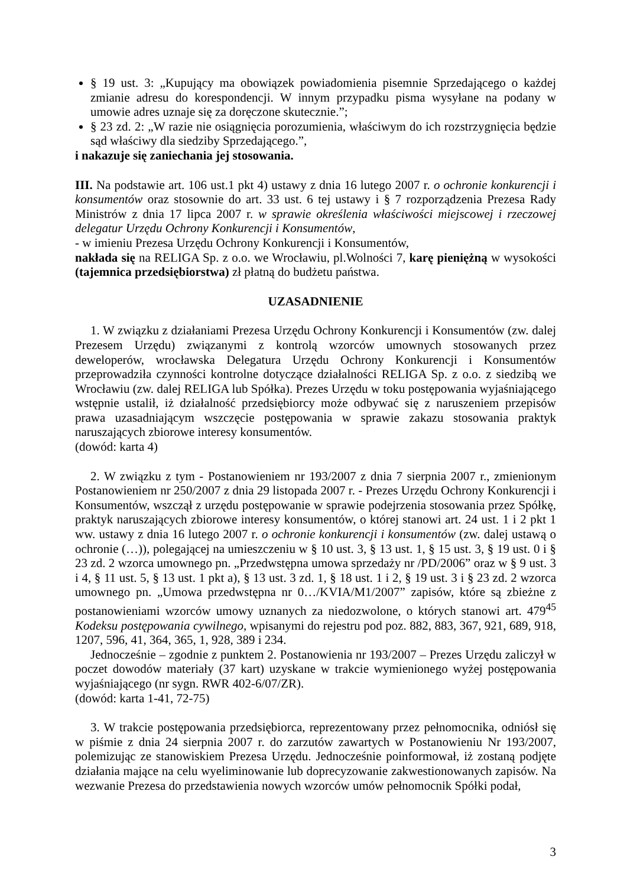§ 19 ust. 3: „Kupujący ma obowiązek powiadomienia pisemnie Sprzedającego o każdej zmianie adresu do korespondencji. W innym przypadku pisma wysyłane na podany w umowie adres uznaje się za doręczone skutecznie.”;
§ 23 zd. 2: „W razie nie osiągnięcia porozumienia, właściwym do ich rozstrzygnięcia będzie sąd właściwy dla siedziby Sprzedającego.”,
i nakazuje się zaniechania jej stosowania.
III. Na podstawie art. 106 ust.1 pkt 4) ustawy z dnia 16 lutego 2007 r. o ochronie konkurencji i konsumentów oraz stosownie do art. 33 ust. 6 tej ustawy i § 7 rozporządzenia Prezesa Rady Ministrów z dnia 17 lipca 2007 r. w sprawie określenia właściwości miejscowej i rzeczowej delegatur Urzędu Ochrony Konkurencji i Konsumentów,
- w imieniu Prezesa Urzędu Ochrony Konkurencji i Konsumentów,
nakłada się na RELIGA Sp. z o.o. we Wrocławiu, pl.Wolności 7, karę pieniężną w wysokości (tajemnica przedsiębiorstwa) zł płatną do budżetu państwa.
UZASADNIENIE
1. W związku z działaniami Prezesa Urzędu Ochrony Konkurencji i Konsumentów (zw. dalej Prezesem Urzędu) związanymi z kontrolą wzorców umownych stosowanych przez deweloperów, wrocławska Delegatura Urzędu Ochrony Konkurencji i Konsumentów przeprowadziła czynności kontrolne dotyczące działalności RELIGA Sp. z o.o. z siedzibą we Wrocławiu (zw. dalej RELIGA lub Spółka). Prezes Urzędu w toku postępowania wyjaśniającego wstępnie ustalił, iż działalność przedsiębiorcy może odbywać się z naruszeniem przepisów prawa uzasadniającym wszczęcie postępowania w sprawie zakazu stosowania praktyk naruszających zbiorowe interesy konsumentów.
(dowód: karta 4)
2. W związku z tym - Postanowieniem nr 193/2007 z dnia 7 sierpnia 2007 r., zmienionym Postanowieniem nr 250/2007 z dnia 29 listopada 2007 r. - Prezes Urzędu Ochrony Konkurencji i Konsumentów, wszczął z urzędu postępowanie w sprawie podejrzenia stosowania przez Spółkę, praktyk naruszających zbiorowe interesy konsumentów, o której stanowi art. 24 ust. 1 i 2 pkt 1 ww. ustawy z dnia 16 lutego 2007 r. o ochronie konkurencji i konsumentów (zw. dalej ustawą o ochronie (…)), polegającej na umieszczeniu w § 10 ust. 3, § 13 ust. 1, § 15 ust. 3, § 19 ust. 0 i § 23 zd. 2 wzorca umownego pn. „Przedwstępna umowa sprzedaży nr /PD/2006” oraz w § 9 ust. 3 i 4, § 11 ust. 5, § 13 ust. 1 pkt a), § 13 ust. 3 zd. 1, § 18 ust. 1 i 2, § 19 ust. 3 i § 23 zd. 2 wzorca umownego pn. „Umowa przedwstępna nr 0…/KVIA/M1/2007” zapisów, które są zbieżne z postanowieniami wzorców umowy uznanych za niedozwolone, o których stanowi art. 479<sup>45</sup> Kodeksu postępowania cywilnego, wpisanymi do rejestru pod poz. 882, 883, 367, 921, 689, 918, 1207, 596, 41, 364, 365, 1, 928, 389 i 234.
Jednocześnie – zgodnie z punktem 2. Postanowienia nr 193/2007 – Prezes Urzędu zaliczył w poczet dowodów materiały (37 kart) uzyskane w trakcie wymienionego wyżej postępowania wyjaśniającego (nr sygn. RWR 402-6/07/ZR).
(dowód: karta 1-41, 72-75)
3. W trakcie postępowania przedsiębiorca, reprezentowany przez pełnomocnika, odniósł się w piśmie z dnia 24 sierpnia 2007 r. do zarzutów zawartych w Postanowieniu Nr 193/2007, polemizując ze stanowiskiem Prezesa Urzędu. Jednocześnie poinformował, iż zostaną podjęte działania mające na celu wyeliminowanie lub doprecyzowanie zakwestionowanych zapisów. Na wezwanie Prezesa do przedstawienia nowych wzorców umów pełnomocnik Spółki podał,
3